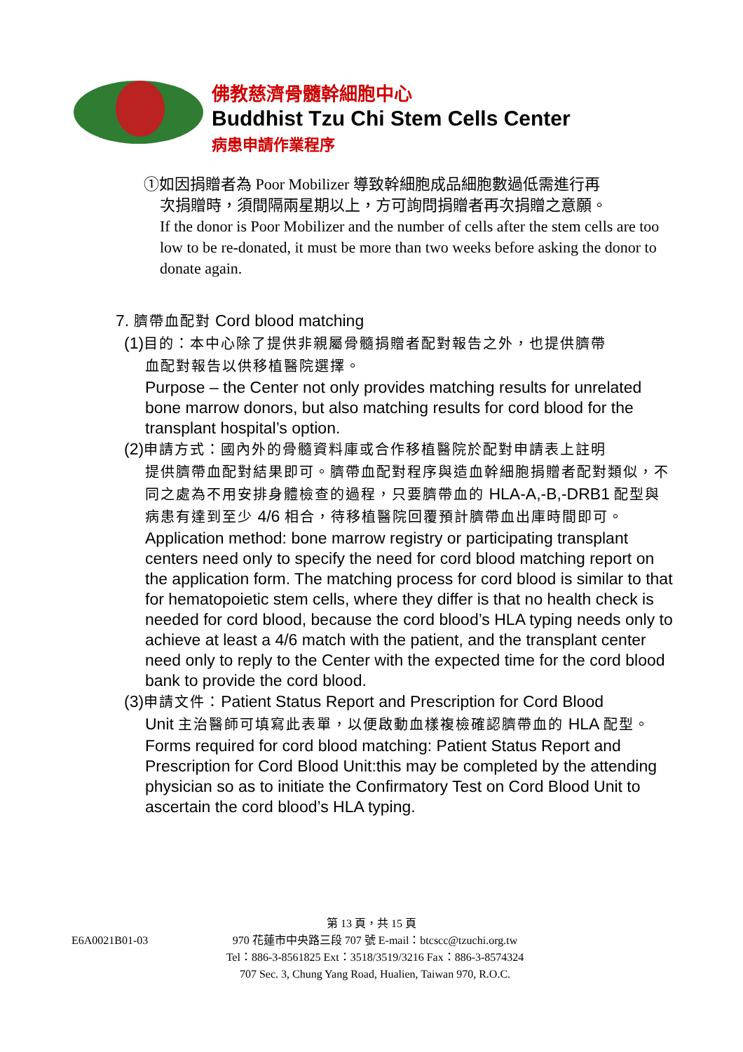佛教慈濟骨髓幹細胞中心
Buddhist Tzu Chi Stem Cells Center
病患申請作業程序
①如因捐贈者為 Poor Mobilizer 導致幹細胞成品細胞數過低需進行再
次捐贈時，須間隔兩星期以上，方可詢問捐贈者再次捐贈之意願。
If the donor is Poor Mobilizer and the number of cells after the stem cells are too low to be re-donated, it must be more than two weeks before asking the donor to donate again.
7. 臍帶血配對 Cord blood matching
(1)目的：本中心除了提供非親屬骨髓捐贈者配對報告之外，也提供臍帶
血配對報告以供移植醫院選擇。
Purpose – the Center not only provides matching results for unrelated bone marrow donors, but also matching results for cord blood for the transplant hospital’s option.
(2)申請方式：國內外的骨髓資料庫或合作移植醫院於配對申請表上註明
提供臍帶血配對結果即可。臍帶血配對程序與造血幹細胞捐贈者配對類似，不同之處為不用安排身體檢查的過程，只要臍帶血的 HLA-A,-B,-DRB1 配型與病患有達到至少 4/6 相合，待移植醫院回覆預計臍帶血出庫時間即可。
Application method: bone marrow registry or participating transplant centers need only to specify the need for cord blood matching report on the application form. The matching process for cord blood is similar to that for hematopoietic stem cells, where they differ is that no health check is needed for cord blood, because the cord blood’s HLA typing needs only to achieve at least a 4/6 match with the patient, and the transplant center need only to reply to the Center with the expected time for the cord blood bank to provide the cord blood.
(3)申請文件：Patient Status Report and Prescription for Cord Blood
Unit 主治醫師可填寫此表單，以便啟動血樣複檢確認臍帶血的 HLA 配型。
Forms required for cord blood matching: Patient Status Report and Prescription for Cord Blood Unit:this may be completed by the attending physician so as to initiate the Confirmatory Test on Cord Blood Unit to ascertain the cord blood’s HLA typing.
第 13 頁，共 15 頁
E6A0021B01-03 970 花蓮市中央路三段 707 號 E-mail：btcscc@tzuchi.org.tw
Tel：886-3-8561825 Ext：3518/3519/3216 Fax：886-3-8574324
707 Sec. 3, Chung Yang Road, Hualien, Taiwan 970, R.O.C.